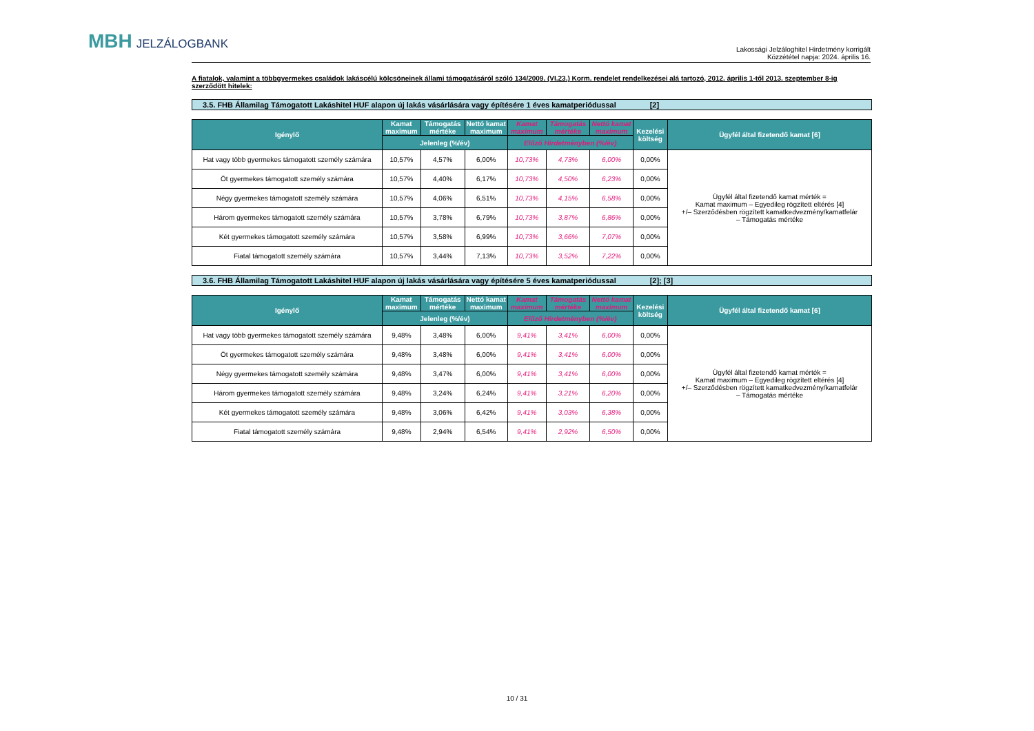MBH JELZÁLOGBANK
Lakossági Jelzáloghitel Hirdetmény korrigált
Közzététel napja: 2024. április 16.
A fiatalok, valamint a többgyermekes családok lakáscélú kölcsöneinek állami támogatásáról szóló 134/2009. (VI.23.) Korm. rendelet rendelkezései alá tartozó, 2012. április 1-től 2013. szeptember 8-ig szerződött hitelek:
3.5. FHB Államilag Támogatott Lakáshitel HUF alapon új lakás vásárlására vagy építésére 1 éves kamatperiódussal [2]
| Igénylő | Kamat maximum | Támogatás mértéke | Nettó kamat maximum | Kamat maximum | Támogatás mértéke | Nettó kamat maximum | Kezelési költség | Ügyfél által fizetendő kamat [6] |
| --- | --- | --- | --- | --- | --- | --- | --- | --- |
| | Jelenleg (%/év) | | | Előző Hirdetményben (%/év) | | | | |
| Hat vagy több gyermekes támogatott személy számára | 10,57% | 4,57% | 6,00% | 10,73% | 4,73% | 6,00% | 0,00% | Ügyfél által fizetendő kamat mérték = Kamat maximum – Egyedileg rögzített eltérés [4] +/– Szerződésben rögzített kamatkedvezmény/kamatfelár – Támogatás mértéke |
| Öt gyermekes támogatott személy számára | 10,57% | 4,40% | 6,17% | 10,73% | 4,50% | 6,23% | 0,00% | |
| Négy gyermekes támogatott személy számára | 10,57% | 4,06% | 6,51% | 10,73% | 4,15% | 6,58% | 0,00% | |
| Három gyermekes támogatott személy számára | 10,57% | 3,78% | 6,79% | 10,73% | 3,87% | 6,86% | 0,00% | |
| Két gyermekes támogatott személy számára | 10,57% | 3,58% | 6,99% | 10,73% | 3,66% | 7,07% | 0,00% | |
| Fiatal támogatott személy számára | 10,57% | 3,44% | 7,13% | 10,73% | 3,52% | 7,22% | 0,00% | |
3.6. FHB Államilag Támogatott Lakáshitel HUF alapon új lakás vásárlására vagy építésére 5 éves kamatperiódussal [2]; [3]
| Igénylő | Kamat maximum | Támogatás mértéke | Nettó kamat maximum | Kamat maximum | Támogatás mértéke | Nettó kamat maximum | Kezelési költség | Ügyfél által fizetendő kamat [6] |
| --- | --- | --- | --- | --- | --- | --- | --- | --- |
| | Jelenleg (%/év) | | | Előző Hirdetményben (%/év) | | | | |
| Hat vagy több gyermekes támogatott személy számára | 9,48% | 3,48% | 6,00% | 9,41% | 3,41% | 6,00% | 0,00% | Ügyfél által fizetendő kamat mérték = Kamat maximum – Egyedileg rögzített eltérés [4] +/– Szerződésben rögzített kamatkedvezmény/kamatfelár – Támogatás mértéke |
| Öt gyermekes támogatott személy számára | 9,48% | 3,48% | 6,00% | 9,41% | 3,41% | 6,00% | 0,00% | |
| Négy gyermekes támogatott személy számára | 9,48% | 3,47% | 6,00% | 9,41% | 3,41% | 6,00% | 0,00% | |
| Három gyermekes támogatott személy számára | 9,48% | 3,24% | 6,24% | 9,41% | 3,21% | 6,20% | 0,00% | |
| Két gyermekes támogatott személy számára | 9,48% | 3,06% | 6,42% | 9,41% | 3,03% | 6,38% | 0,00% | |
| Fiatal támogatott személy számára | 9,48% | 2,94% | 6,54% | 9,41% | 2,92% | 6,50% | 0,00% | |
10 / 31